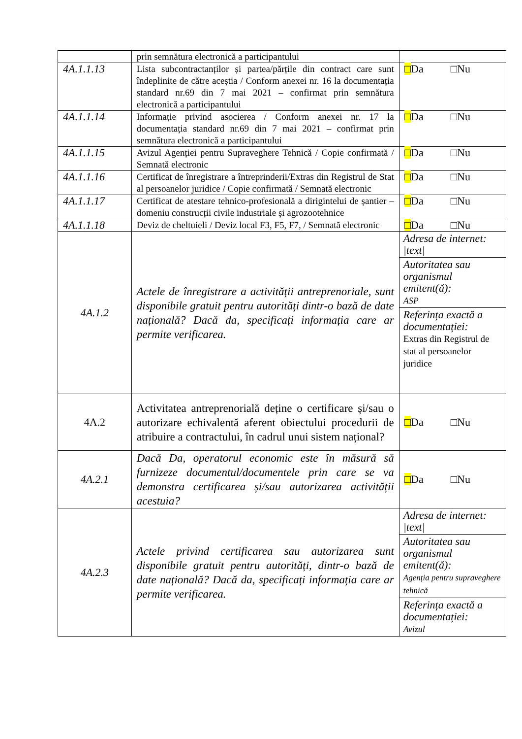| | prin semnătura electronică a participantului | |
| 4A.1.1.13 | Lista subcontractanților și partea/părțile din contract care sunt îndeplinite de către aceștia / Conform anexei nr. 16 la documentația standard nr.69 din 7 mai 2021 – confirmat prin semnătura electronică a participantului | □ Da □Nu |
| 4A.1.1.14 | Informație privind asocierea / Conform anexei nr. 17 la documentația standard nr.69 din 7 mai 2021 – confirmat prin semnătura electronică a participantului | □ Da □Nu |
| 4A.1.1.15 | Avizul Agenției pentru Supraveghere Tehnică / Copie confirmată / Semnată electronic | □ Da □Nu |
| 4A.1.1.16 | Certificat de înregistrare a întreprinderii/Extras din Registrul de Stat al persoanelor juridice / Copie confirmată / Semnată electronic | □ Da □Nu |
| 4A.1.1.17 | Certificat de atestare tehnico-profesională a dirigintelui de șantier – domeniu construcții civile industriale și agrozootehnice | □ Da □Nu |
| 4A.1.1.18 | Deviz de cheltuieli / Deviz local F3, F5, F7, / Semnată electronic | □ Da □Nu |
| 4A.1.2 | Actele de înregistrare a activității antreprenoriale, sunt disponibile gratuit pentru autorități dintr-o bază de date națională? Dacă da, specificați informația care ar permite verificarea. | Adresa de internet: /text/ Autoritatea sau organismul emitent(ă): ASP Referința exactă a documentației: Extras din Registrul de stat al persoanelor juridice |
| 4A.2 | Activitatea antreprenorială deține o certificare și/sau o autorizare echivalentă aferent obiectului procedurii de atribuire a contractului, în cadrul unui sistem național? | □ Da □Nu |
| 4A.2.1 | Dacă Da, operatorul economic este în măsură să furnizeze documentul/documentele prin care se va demonstra certificarea și/sau autorizarea activității acestuia? | □ Da □Nu |
| 4A.2.3 | Actele privind certificarea sau autorizarea sunt disponibile gratuit pentru autorități, dintr-o bază de date națională? Dacă da, specificați informația care ar permite verificarea. | Adresa de internet: /text/ Autoritatea sau organismul emitent(ă): Agenția pentru supraveghere tehnică Referința exactă a documentației: Avizul |